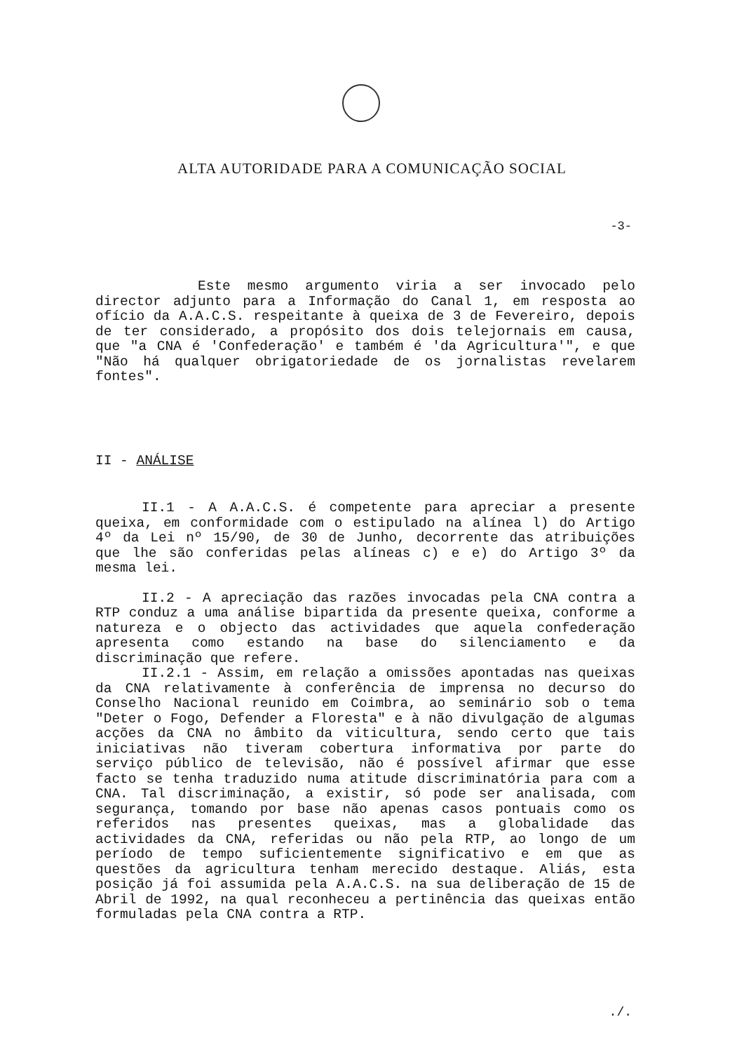ALTA AUTORIDADE PARA A COMUNICAÇÃO SOCIAL
-3-
Este mesmo argumento viria a ser invocado pelo director adjunto para a Informação do Canal 1, em resposta ao ofício da A.A.C.S. respeitante à queixa de 3 de Fevereiro, depois de ter considerado, a propósito dos dois telejornais em causa, que "a CNA é 'Confederação' e também é 'da Agricultura'", e que "Não há qualquer obrigatoriedade de os jornalistas revelarem fontes".
II - ANÁLISE
II.1 - A A.A.C.S. é competente para apreciar a presente queixa, em conformidade com o estipulado na alínea l) do Artigo 4º da Lei nº 15/90, de 30 de Junho, decorrente das atribuições que lhe são conferidas pelas alíneas c) e e) do Artigo 3º da mesma lei.
II.2 - A apreciação das razões invocadas pela CNA contra a RTP conduz a uma análise bipartida da presente queixa, conforme a natureza e o objecto das actividades que aquela confederação apresenta como estando na base do silenciamento e da discriminação que refere.
II.2.1 - Assim, em relação a omissões apontadas nas queixas da CNA relativamente à conferência de imprensa no decurso do Conselho Nacional reunido em Coimbra, ao seminário sob o tema "Deter o Fogo, Defender a Floresta" e à não divulgação de algumas acções da CNA no âmbito da viticultura, sendo certo que tais iniciativas não tiveram cobertura informativa por parte do serviço público de televisão, não é possível afirmar que esse facto se tenha traduzido numa atitude discriminatória para com a CNA. Tal discriminação, a existir, só pode ser analisada, com segurança, tomando por base não apenas casos pontuais como os referidos nas presentes queixas, mas a globalidade das actividades da CNA, referidas ou não pela RTP, ao longo de um período de tempo suficientemente significativo e em que as questões da agricultura tenham merecido destaque. Aliás, esta posição já foi assumida pela A.A.C.S. na sua deliberação de 15 de Abril de 1992, na qual reconheceu a pertinência das queixas então formuladas pela CNA contra a RTP.
./.